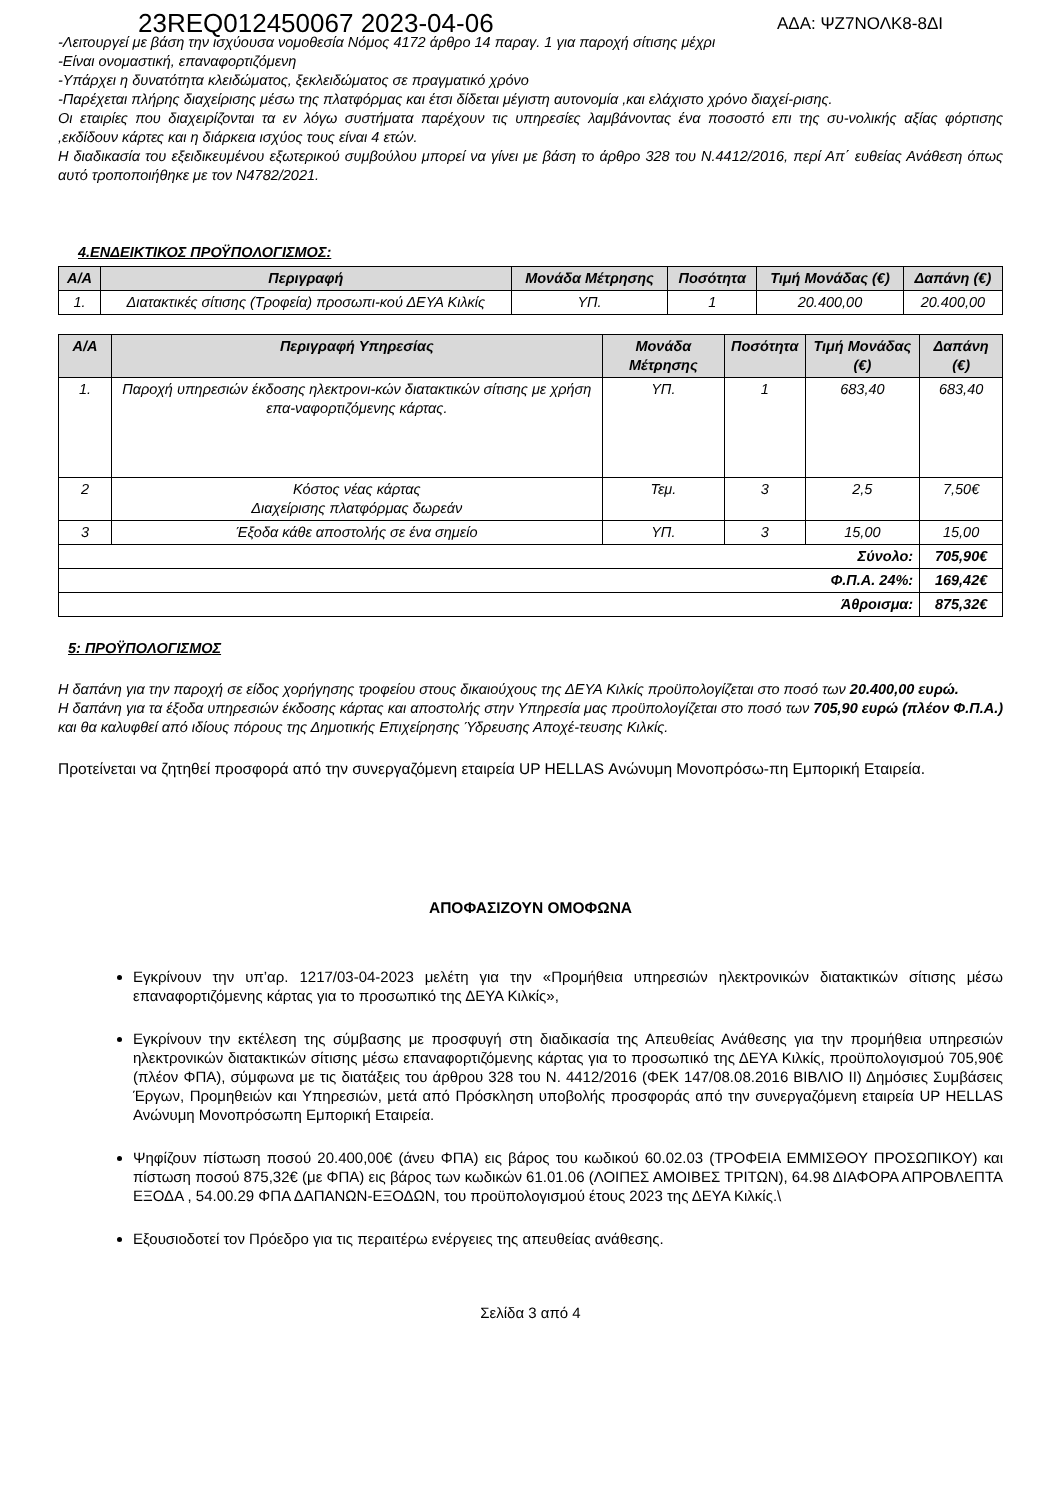23REQ012450067 2023-04-06 ΑΔΑ: ΨΖ7ΝΟΛΚ8-8ΔΙ
-Λειτουργεί με βάση την ισχύουσα νομοθεσία Νόμος 4172 άρθρο 14 παραγ. 1 για παροχή σίτισης μέχρι
-Είναι ονομαστική, επαναφορτιζόμενη
-Υπάρχει η δυνατότητα κλειδώματος, ξεκλειδώματος σε πραγματικό χρόνο
-Παρέχεται πλήρης διαχείρισης μέσω της πλατφόρμας και έτσι δίδεται μέγιστη αυτονομία ,και ελάχιστο χρόνο διαχεί-ρισης.
Οι εταιρίες που διαχειρίζονται τα εν λόγω συστήματα παρέχουν τις υπηρεσίες λαμβάνοντας ένα ποσοστό επι της συ-νολικής αξίας φόρτισης ,εκδίδουν κάρτες και η διάρκεια ισχύος τους είναι 4 ετών.
Η διαδικασία του εξειδικευμένου εξωτερικού συμβούλου μπορεί να γίνει με βάση το άρθρο 328 του Ν.4412/2016, περί Απ΄ ευθείας Ανάθεση όπως αυτό τροποποιήθηκε με τον Ν4782/2021.
4.ΕΝΔΕΙΚΤΙΚΟΣ ΠΡΟΫΠΟΛΟΓΙΣΜΟΣ:
| Α/Α | Περιγραφή | Μονάδα Μέτρησης | Ποσότητα | Τιμή Μονάδας (€) | Δαπάνη (€) |
| --- | --- | --- | --- | --- | --- |
| 1. | Διατακτικές σίτισης (Τροφεία) προσωπι-κού ΔΕΥΑ Κιλκίς | ΥΠ. | 1 | 20.400,00 | 20.400,00 |
| Α/Α | Περιγραφή Υπηρεσίας | Μονάδα Μέτρησης | Ποσότητα | Τιμή Μονάδας (€) | Δαπάνη (€) |
| --- | --- | --- | --- | --- | --- |
| 1. | Παροχή υπηρεσιών έκδοσης ηλεκτρονι-κών διατακτικών σίτισης με χρήση επα-ναφορτιζόμενης κάρτας. | ΥΠ. | 1 | 683,40 | 683,40 |
| 2 | Κόστος νέας κάρτας Διαχείρισης πλατφόρμας δωρεάν | Τεμ. | 3 | 2,5 | 7,50€ |
| 3 | Έξοδα κάθε αποστολής σε ένα σημείο | ΥΠ. | 3 | 15,00 | 15,00 |
| Σύνολο: | | | | | 705,90€ |
| Φ.Π.Α. 24%: | | | | | 169,42€ |
| Άθροισμα: | | | | | 875,32€ |
5: ΠΡΟΫΠΟΛΟΓΙΣΜΟΣ
Η δαπάνη για την παροχή σε είδος χορήγησης τροφείου στους δικαιούχους της ΔΕΥΑ Κιλκίς προϋπολογίζεται στο ποσό των 20.400,00 ευρώ.
Η δαπάνη για τα έξοδα υπηρεσιών έκδοσης κάρτας και αποστολής στην Υπηρεσία μας προϋπολογίζεται στο ποσό των 705,90 ευρώ (πλέον Φ.Π.Α.) και θα καλυφθεί από ιδίους πόρους της Δημοτικής Επιχείρησης Ύδρευσης Αποχέ-τευσης Κιλκίς.
Προτείνεται να ζητηθεί προσφορά από την συνεργαζόμενη εταιρεία UP HELLAS Ανώνυμη Μονοπρόσω-πη Εμπορική Εταιρεία.
ΑΠΟΦΑΣΙΖΟΥΝ ΟΜΟΦΩΝΑ
Εγκρίνουν την υπ’αρ. 1217/03-04-2023 μελέτη για την «Προμήθεια υπηρεσιών ηλεκτρονικών διατακτικών σίτισης μέσω επαναφορτιζόμενης κάρτας για το προσωπικό της ΔΕΥΑ Κιλκίς»,
Εγκρίνουν την εκτέλεση της σύμβασης με προσφυγή στη διαδικασία της Απευθείας Ανάθεσης για την προμήθεια υπηρεσιών ηλεκτρονικών διατακτικών σίτισης μέσω επαναφορτιζόμενης κάρτας για το προσωπικό της ΔΕΥΑ Κιλκίς, προϋπολογισμού 705,90€ (πλέον ΦΠΑ), σύμφωνα με τις διατάξεις του άρθρου 328 του Ν. 4412/2016 (ΦΕΚ 147/08.08.2016 ΒΙΒΛΙΟ ΙΙ) Δημόσιες Συμβάσεις Έργων, Προμηθειών και Υπηρεσιών, μετά από Πρόσκληση υποβολής προσφοράς από την συνεργαζόμενη εταιρεία UP HELLAS Ανώνυμη Μονοπρόσωπη Εμπορική Εταιρεία.
Ψηφίζουν πίστωση ποσού 20.400,00€ (άνευ ΦΠΑ) εις βάρος του κωδικού 60.02.03 (ΤΡΟΦΕΙΑ ΕΜΜΙΣΘΟΥ ΠΡΟΣΩΠΙΚΟΥ) και πίστωση ποσού 875,32€ (με ΦΠΑ) εις βάρος των κωδικών 61.01.06 (ΛΟΙΠΕΣ ΑΜΟΙΒΕΣ ΤΡΙΤΩΝ), 64.98 ΔΙΑΦΟΡΑ ΑΠΡΟΒΛΕΠΤΑ ΕΞΟΔΑ , 54.00.29 ΦΠΑ ΔΑΠΑΝΩΝ-ΕΞΟΔΩΝ, του προϋπολογισμού έτους 2023 της ΔΕΥΑ Κιλκίς.\
Εξουσιοδοτεί τον Πρόεδρο για τις περαιτέρω ενέργειες της απευθείας ανάθεσης.
Σελίδα 3 από 4